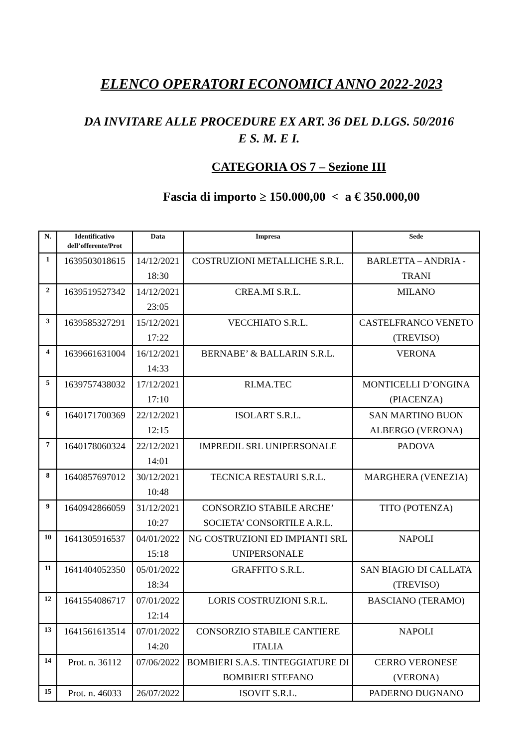ELENCO OPERATORI ECONOMICI ANNO 2022-2023
DA INVITARE ALLE PROCEDURE EX ART. 36 DEL D.LGS. 50/2016
E S. M. E I.
CATEGORIA OS 7 – Sezione III
Fascia di importo ≥ 150.000,00 < a € 350.000,00
| N. | Identificativo dell’offerente/Prot | Data | Impresa | Sede |
| --- | --- | --- | --- | --- |
| 1 | 1639503018615 | 14/12/2021 18:30 | COSTRUZIONI METALLICHE S.R.L. | BARLETTA – ANDRIA - TRANI |
| 2 | 1639519527342 | 14/12/2021 23:05 | CREA.MI S.R.L. | MILANO |
| 3 | 1639585327291 | 15/12/2021 17:22 | VECCHIATO S.R.L. | CASTELFRANCO VENETO (TREVISO) |
| 4 | 1639661631004 | 16/12/2021 14:33 | BERNABE’ & BALLARIN S.R.L. | VERONA |
| 5 | 1639757438032 | 17/12/2021 17:10 | RI.MA.TEC | MONTICELLI D’ONGINA (PIACENZA) |
| 6 | 1640171700369 | 22/12/2021 12:15 | ISOLART S.R.L. | SAN MARTINO BUON ALBERGO (VERONA) |
| 7 | 1640178060324 | 22/12/2021 14:01 | IMPREDIL SRL UNIPERSONALE | PADOVA |
| 8 | 1640857697012 | 30/12/2021 10:48 | TECNICA RESTAURI S.R.L. | MARGHERA (VENEZIA) |
| 9 | 1640942866059 | 31/12/2021 10:27 | CONSORZIO STABILE ARCHE’ SOCIETA’ CONSORTILE A.R.L. | TITO (POTENZA) |
| 10 | 1641305916537 | 04/01/2022 15:18 | NG COSTRUZIONI ED IMPIANTI SRL UNIPERSONALE | NAPOLI |
| 11 | 1641404052350 | 05/01/2022 18:34 | GRAFFITO S.R.L. | SAN BIAGIO DI CALLATA (TREVISO) |
| 12 | 1641554086717 | 07/01/2022 12:14 | LORIS COSTRUZIONI S.R.L. | BASCIANO (TERAMO) |
| 13 | 1641561613514 | 07/01/2022 14:20 | CONSORZIO STABILE CANTIERE ITALIA | NAPOLI |
| 14 | Prot. n. 36112 | 07/06/2022 | BOMBIERI S.A.S. TINTEGGIATURE DI BOMBIERI STEFANO | CERRO VERONESE (VERONA) |
| 15 | Prot. n. 46033 | 26/07/2022 | ISOVIT S.R.L. | PADERNO DUGNANO |